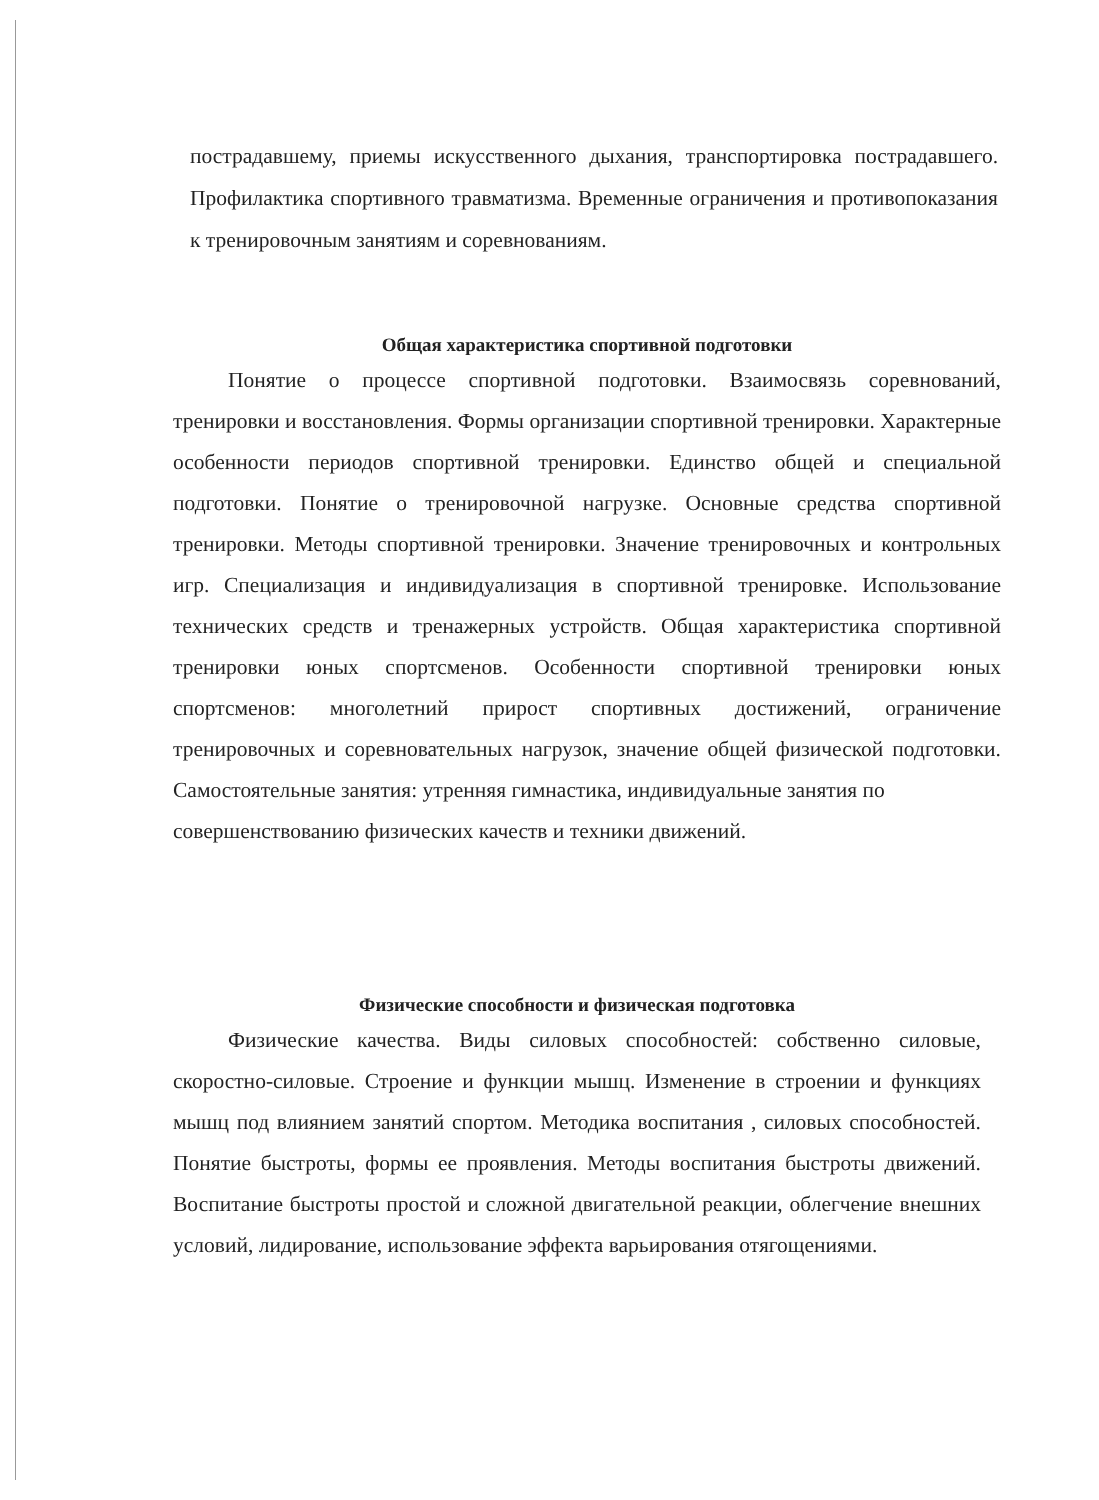пострадавшему, приемы искусственного дыхания, транспортировка пострадавшего. Профилактика спортивного травматизма. Временные ограничения и противопоказания к тренировочным занятиям и соревнованиям.
Общая характеристика спортивной подготовки
Понятие о процессе спортивной подготовки. Взаимосвязь соревнований, тренировки и восстановления. Формы организации спортивной тренировки. Характерные особенности периодов спортивной тренировки. Единство общей и специальной подготовки. Понятие о тренировочной нагрузке. Основные средства спортивной тренировки. Методы спортивной тренировки. Значение тренировочных и контрольных игр. Специализация и индивидуализация в спортивной тренировке. Использование технических средств и тренажерных устройств. Общая характеристика спортивной тренировки юных спортсменов. Особенности спортивной тренировки юных спортсменов: многолетний прирост спортивных достижений, ограничение тренировочных и соревновательных нагрузок, значение общей физической подготовки. Самостоятельные занятия: утренняя гимнастика, индивидуальные занятия по
совершенствованию физических качеств и техники движений.
Физические способности и физическая подготовка
Физические качества. Виды силовых способностей: собственно силовые, скоростно-силовые. Строение и функции мышц. Изменение в строении и функциях мышц под влиянием занятий спортом. Методика воспитания , силовых способностей. Понятие быстроты, формы ее проявления. Методы воспитания быстроты движений. Воспитание быстроты простой и сложной двигательной реакции, облегчение внешних условий, лидирование, использование эффекта варьирования отягощениями.